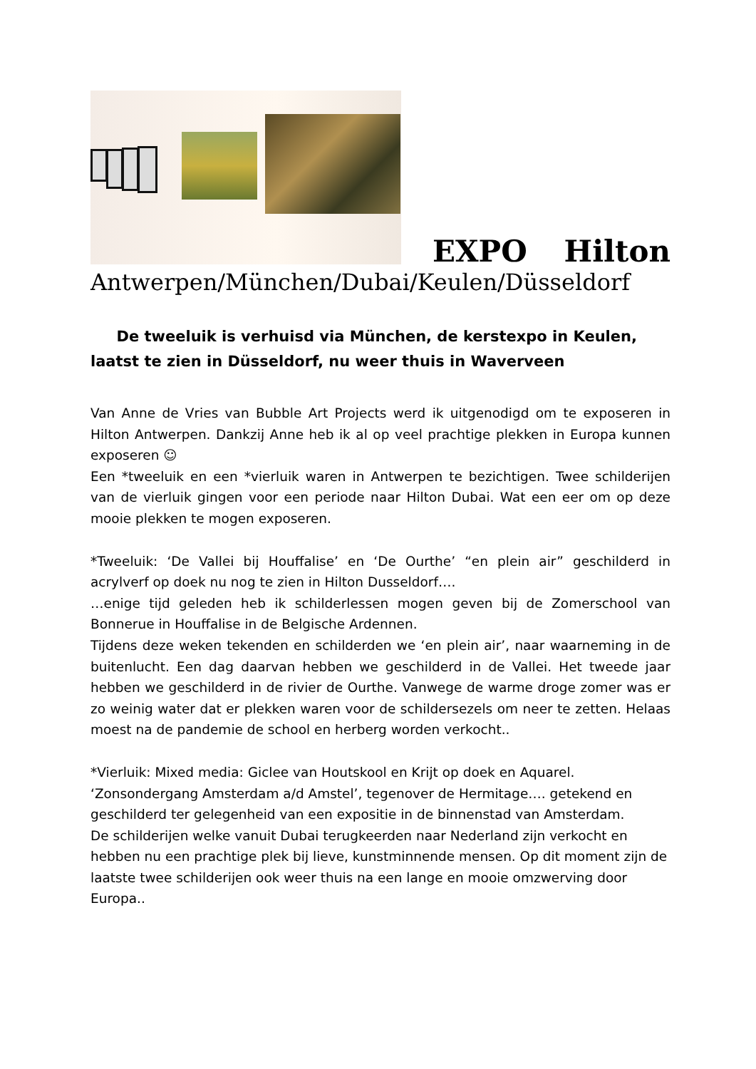EXPO Hilton
Antwerpen/München/Dubai/Keulen/Düsseldorf
De tweeluik is verhuisd via München, de kerstexpo in Keulen, laatst te zien in Düsseldorf, nu weer thuis in Waverveen
Van Anne de Vries van Bubble Art Projects werd ik uitgenodigd om te exposeren in Hilton Antwerpen. Dankzij Anne heb ik al op veel prachtige plekken in Europa kunnen exposeren ☺
Een *tweeluik en een *vierluik waren in Antwerpen te bezichtigen. Twee schilderijen van de vierluik gingen voor een periode naar Hilton Dubai. Wat een eer om op deze mooie plekken te mogen exposeren.
*Tweeluik: ‘De Vallei bij Houffalise’ en ‘De Ourthe’ “en plein air” geschilderd in acrylverf op doek nu nog te zien in Hilton Dusseldorf….
…enige tijd geleden heb ik schilderlessen mogen geven bij de Zomerschool van Bonnerue in Houffalise in de Belgische Ardennen.
Tijdens deze weken tekenden en schilderden we ‘en plein air’, naar waarneming in de buitenlucht. Een dag daarvan hebben we geschilderd in de Vallei. Het tweede jaar hebben we geschilderd in de rivier de Ourthe. Vanwege de warme droge zomer was er zo weinig water dat er plekken waren voor de schildersezels om neer te zetten. Helaas moest na de pandemie de school en herberg worden verkocht..
*Vierluik: Mixed media: Giclee van Houtskool en Krijt op doek en Aquarel.
‘Zonsondergang Amsterdam a/d Amstel’, tegenover de Hermitage…. getekend en geschilderd ter gelegenheid van een expositie in de binnenstad van Amsterdam.
De schilderijen welke vanuit Dubai terugkeerden naar Nederland zijn verkocht en hebben nu een prachtige plek bij lieve, kunstminnende mensen. Op dit moment zijn de laatste twee schilderijen ook weer thuis na een lange en mooie omzwerving door Europa..